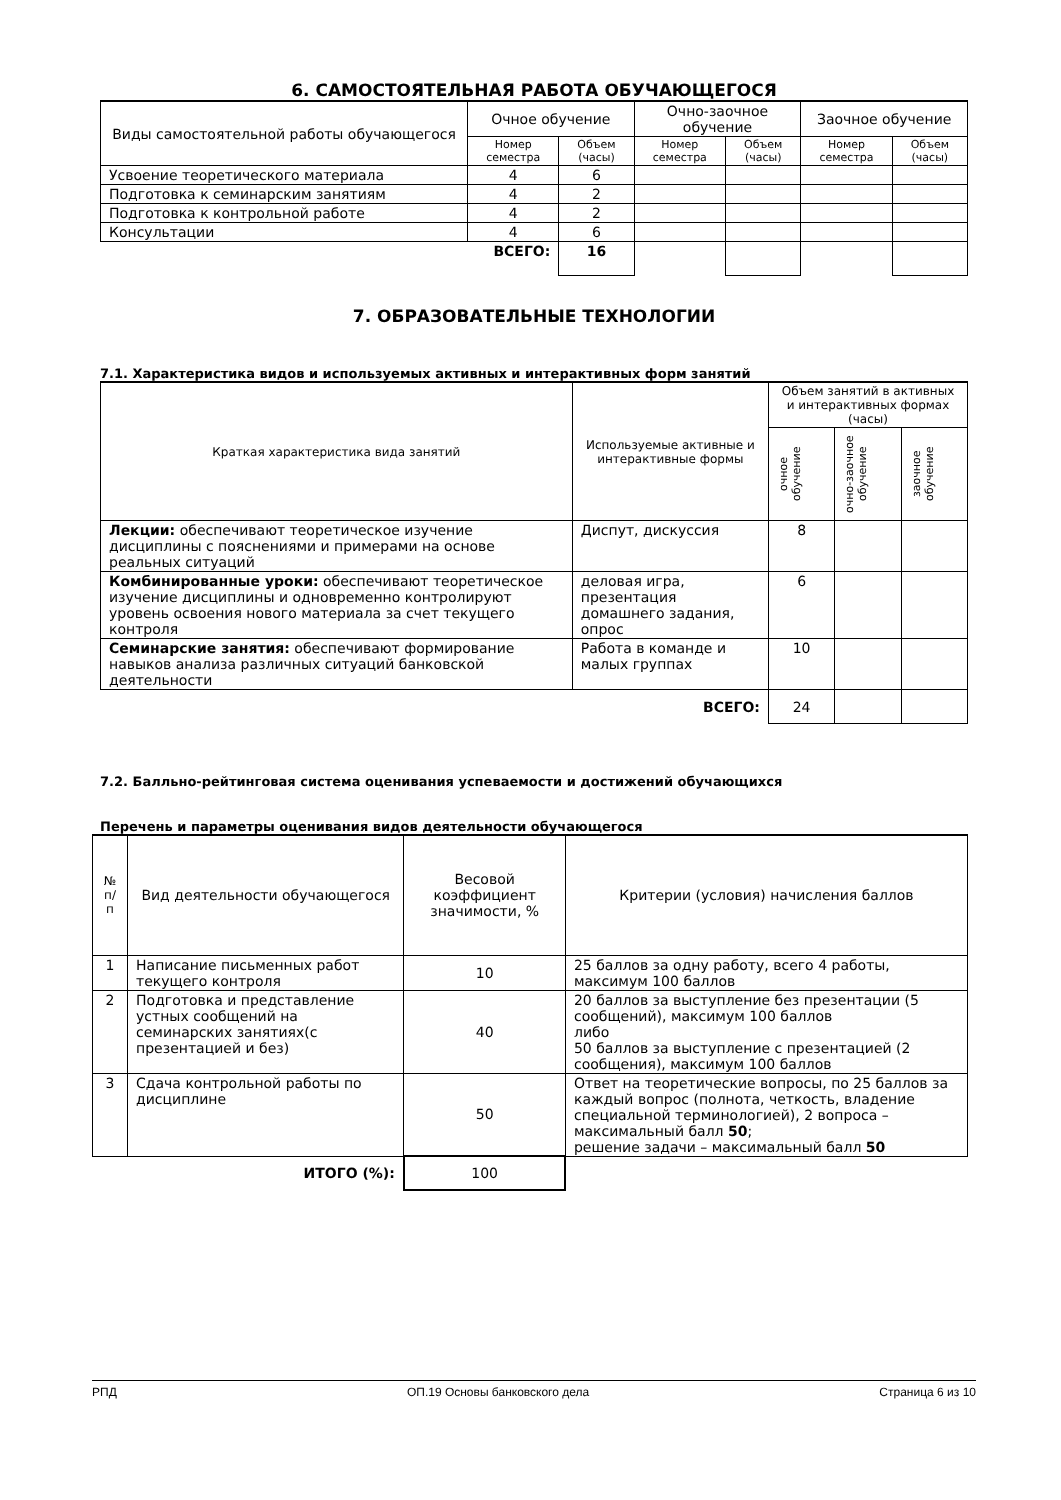6. САМОСТОЯТЕЛЬНАЯ РАБОТА ОБУЧАЮЩЕГОСЯ
| Виды самостоятельной работы обучающегося | Очное обучение | | Очно-заочное обучение | | Заочное обучение | |
| --- | --- | --- | --- | --- | --- | --- |
| | Номер семестра | Объем (часы) | Номер семестра | Объем (часы) | Номер семестра | Объем (часы) |
| Усвоение теоретического материала | 4 | 6 | | | | |
| Подготовка к семинарским занятиям | 4 | 2 | | | | |
| Подготовка к контрольной работе | 4 | 2 | | | | |
| Консультации | 4 | 6 | | | | |
| ВСЕГО: | | 16 | | | | |
7. ОБРАЗОВАТЕЛЬНЫЕ ТЕХНОЛОГИИ
7.1. Характеристика видов и используемых активных и интерактивных форм занятий
| Краткая характеристика вида занятий | Используемые активные и интерактивные формы | Объем занятий в активных и интерактивных формах (часы) | | |
| --- | --- | --- | --- | --- |
| | | очное обучение | очно-заочное обучение | заочное обучение |
| Лекции: обеспечивают теоретическое изучение дисциплины с пояснениями и примерами на основе реальных ситуаций | Диспут, дискуссия | 8 | | |
| Комбинированные уроки: обеспечивают теоретическое изучение дисциплины и одновременно контролируют уровень освоения нового материала за счет текущего контроля | деловая игра, презентация домашнего задания, опрос | 6 | | |
| Семинарские занятия: обеспечивают формирование навыков анализа различных ситуаций банковской деятельности | Работа в команде и малых группах | 10 | | |
| ВСЕГО: | | 24 | | |
7.2. Балльно-рейтинговая система оценивания успеваемости и достижений обучающихся
Перечень и параметры оценивания видов деятельности обучающегося
| № п/п | Вид деятельности обучающегося | Весовой коэффициент значимости, % | Критерии (условия) начисления баллов |
| --- | --- | --- | --- |
| 1 | Написание письменных работ текущего контроля | 10 | 25 баллов за одну работу, всего 4 работы, максимум 100 баллов |
| 2 | Подготовка и представление устных сообщений на семинарских занятиях(с презентацией и без) | 40 | 20 баллов за выступление без презентации (5 сообщений), максимум 100 баллов либо 50 баллов за выступление с презентацией (2 сообщения), максимум 100 баллов |
| 3 | Сдача контрольной работы по дисциплине | 50 | Ответ на теоретические вопросы, по 25 баллов за каждый вопрос (полнота, четкость, владение специальной терминологией), 2 вопроса – максимальный балл 50 ; решение задачи – максимальный балл 50 |
| ИТОГО (%): | | 100 | |
РПД ОП.19 Основы банковского дела Страница 6 из 10